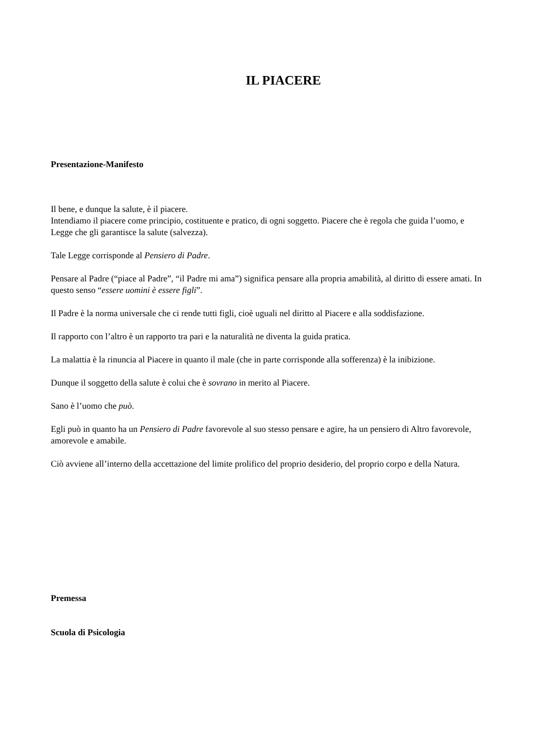IL PIACERE
Presentazione-Manifesto
Il bene, e dunque la salute, è il piacere.
Intendiamo il piacere come principio, costituente e pratico, di ogni soggetto. Piacere che è regola che guida l’uomo, e Legge che gli garantisce la salute (salvezza).
Tale Legge corrisponde al Pensiero di Padre.
Pensare al Padre (“piace al Padre”, “il Padre mi ama”) significa pensare alla propria amabilità, al diritto di essere amati. In questo senso “essere uomini è essere figli”.
Il Padre è la norma universale che ci rende tutti figli, cioè uguali nel diritto al Piacere e alla soddisfazione.
Il rapporto con l’altro è un rapporto tra pari e la naturalità ne diventa la guida pratica.
La malattia è la rinuncia al Piacere in quanto il male (che in parte corrisponde alla sofferenza) è la inibizione.
Dunque il soggetto della salute è colui che è sovrano in merito al Piacere.
Sano è l’uomo che può.
Egli può in quanto ha un Pensiero di Padre favorevole al suo stesso pensare e agire, ha un pensiero di Altro favorevole, amorevole e amabile.
Ciò avviene all’interno della accettazione del limite prolifico del proprio desiderio, del proprio corpo e della Natura.
Premessa
Scuola di Psicologia